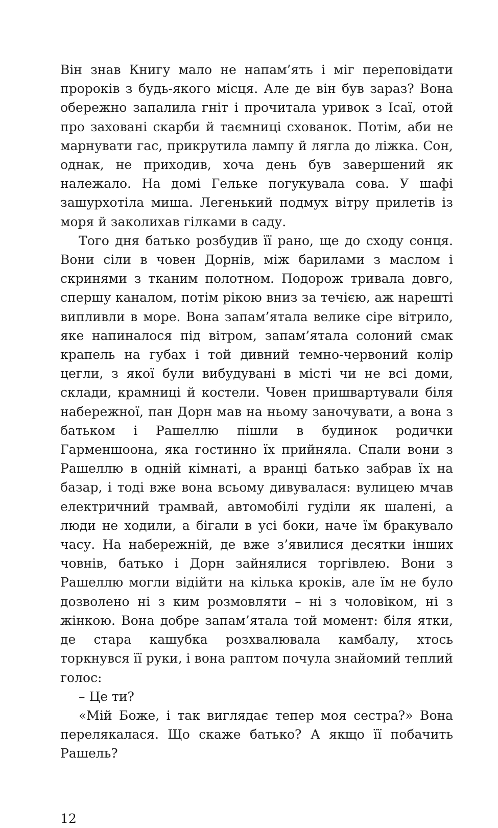Він знав Книгу мало не напам’ять і міг переповідати пророків з будь-якого місця. Але де він був зараз? Вона обережно запалила гніт і прочитала уривок з Ісаї, отой про заховані скарби й таємниці схованок. Потім, аби не марнувати гас, прикрутила лампу й лягла до ліжка. Сон, однак, не приходив, хоча день був завершений як належало. На домі Гельке погукувала сова. У шафі зашурхотіла миша. Легенький подмух вітру прилетів із моря й заколихав гілками в саду.
Того дня батько розбудив її рано, ще до сходу сонця. Вони сіли в човен Дорнів, між барилами з маслом і скринями з тканим полотном. Подорож тривала довго, спершу каналом, потім рікою вниз за течією, аж нарешті випливли в море. Вона запам’ятала велике сіре вітрило, яке напиналося під вітром, запам’ятала солоний смак крапель на губах і той дивний темно-червоний колір цегли, з якої були вибудувані в місті чи не всі доми, склади, крамниці й костели. Човен пришвартували біля набережної, пан Дорн мав на ньому заночувати, а вона з батьком і Рашеллю пішли в будинок родички Гарменшоона, яка гостинно їх прийняла. Спали вони з Рашеллю в одній кімнаті, а вранці батько забрав їх на базар, і тоді вже вона всьому дивувалася: вулицею мчав електричний трамвай, автомобілі гуділи як шалені, а люди не ходили, а бігали в усі боки, наче їм бракувало часу. На набережній, де вже з’явилися десятки інших човнів, батько і Дорн зайнялися торгівлею. Вони з Рашеллю могли відійти на кілька кроків, але їм не було дозволено ні з ким розмовляти – ні з чоловіком, ні з жінкою. Вона добре запам’ятала той момент: біля ятки, де стара кашубка розхвалювала камбалу, хтось торкнувся її руки, і вона раптом почула знайомий теплий голос:
– Це ти?
«Мій Боже, і так виглядає тепер моя сестра?» Вона перелякалася. Що скаже батько? А якщо її побачить Рашель?
12